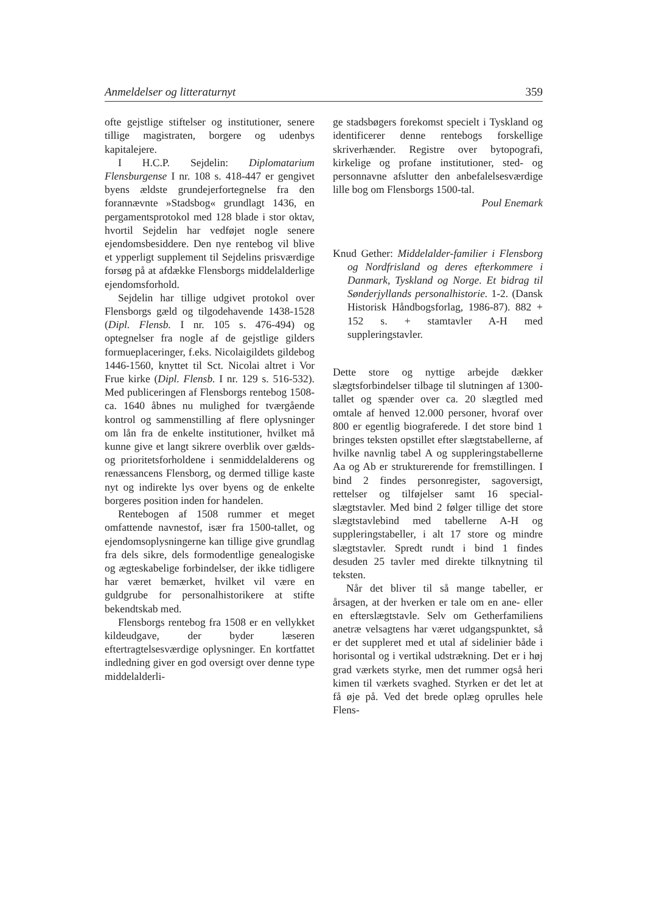Anmeldelser og litteraturnyt 359
ofte gejstlige stiftelser og institutioner, senere tillige magistraten, borgere og udenbys kapitalejere.
I H.C.P. Sejdelin: Diplomatarium Flensburgense I nr. 108 s. 418-447 er gengivet byens ældste grundejerfortegnelse fra den forannævnte »Stadsbog« grundlagt 1436, en pergamentsprotokol med 128 blade i stor oktav, hvortil Sejdelin har vedføjet nogle senere ejendomsbesiddere. Den nye rentebog vil blive et ypperligt supplement til Sejdelins prisværdige forsøg på at afdække Flensborgs middelalderlige ejendomsforhold.
Sejdelin har tillige udgivet protokol over Flensborgs gæld og tilgodehavende 1438-1528 (Dipl. Flensb. I nr. 105 s. 476-494) og optegnelser fra nogle af de gejstlige gilders formueplaceringer, f.eks. Nicolaigildets gildebog 1446-1560, knyttet til Sct. Nicolai altret i Vor Frue kirke (Dipl. Flensb. I nr. 129 s. 516-532). Med publiceringen af Flensborgs rentebog 1508-ca. 1640 åbnes nu mulighed for tværgående kontrol og sammenstilling af flere oplysninger om lån fra de enkelte institutioner, hvilket må kunne give et langt sikrere overblik over gælds- og prioritetsforholdene i senmiddelalderens og renæssancens Flensborg, og dermed tillige kaste nyt og indirekte lys over byens og de enkelte borgeres position inden for handelen.
Rentebogen af 1508 rummer et meget omfattende navnestof, især fra 1500-tallet, og ejendomsoplysningerne kan tillige give grundlag fra dels sikre, dels formodentlige genealogiske og ægteskabelige forbindelser, der ikke tidligere har været bemærket, hvilket vil være en guldgrube for personalhistorikere at stifte bekendtskab med.
Flensborgs rentebog fra 1508 er en vellykket kildeudgave, der byder læseren eftertragtelsesværdige oplysninger. En kortfattet indledning giver en god oversigt over denne type middelalderli-
ge stadsbøgers forekomst specielt i Tyskland og identificerer denne rentebogs forskellige skriverhænder. Registre over bytopografi, kirkelige og profane institutioner, sted- og personnavne afslutter den anbefalelsesværdige lille bog om Flensborgs 1500-tal.
Poul Enemark
Knud Gether: Middelalder-familier i Flensborg og Nordfrisland og deres efterkommere i Danmark, Tyskland og Norge. Et bidrag til Sønderjyllands personalhistorie. 1-2. (Dansk Historisk Håndbogsforlag, 1986-87). 882 + 152 s. + stamtavler A-H med suppleringstavler.
Dette store og nyttige arbejde dækker slægtsforbindelser tilbage til slutningen af 1300-tallet og spænder over ca. 20 slægtled med omtale af henved 12.000 personer, hvoraf over 800 er egentlig biograferede. I det store bind 1 bringes teksten opstillet efter slægtstabellerne, af hvilke navnlig tabel A og suppleringstabellerne Aa og Ab er strukturerende for fremstillingen. I bind 2 findes personregister, sagoversigt, rettelser og tilføjelser samt 16 special-slægtstavler. Med bind 2 følger tillige det store slægtstavlebind med tabellerne A-H og suppleringstabeller, i alt 17 store og mindre slægtstavler. Spredt rundt i bind 1 findes desuden 25 tavler med direkte tilknytning til teksten.
Når det bliver til så mange tabeller, er årsagen, at der hverken er tale om en ane- eller en efterslægtstavle. Selv om Getherfamiliens anetræ velsagtens har været udgangspunktet, så er det suppleret med et utal af sidelinier både i horisontal og i vertikal udstrækning. Det er i høj grad værkets styrke, men det rummer også heri kimen til værkets svaghed. Styrken er det let at få øje på. Ved det brede oplæg oprulles hele Flens-